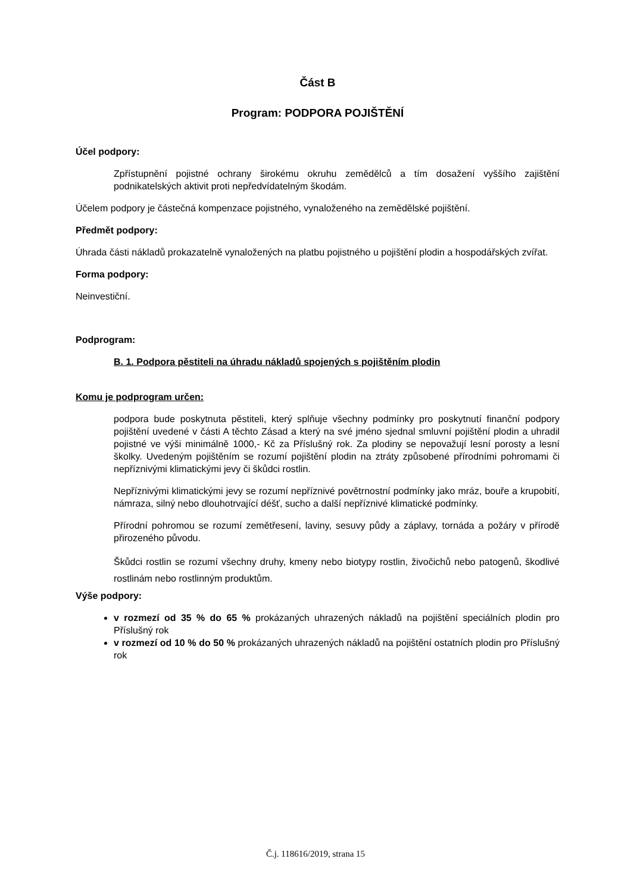Část B
Program: PODPORA POJIŠTĚNÍ
Účel podpory:
Zpřístupnění pojistné ochrany širokému okruhu zemědělců a tím dosažení vyššího zajištění podnikatelských aktivit proti nepředvídatelným škodám.
Účelem podpory je částečná kompenzace pojistného, vynaloženého na zemědělské pojištění.
Předmět podpory:
Úhrada části nákladů prokazatelně vynaložených na platbu pojistného u pojištění plodin a hospodářských zvířat.
Forma podpory:
Neinvestiční.
Podprogram:
B. 1. Podpora pěstiteli na úhradu nákladů spojených s pojištěním plodin
Komu je podprogram určen:
podpora bude poskytnuta pěstiteli, který splňuje všechny podmínky pro poskytnutí finanční podpory pojištění uvedené v části A těchto Zásad a který na své jméno sjednal smluvní pojištění plodin a uhradil pojistné ve výši minimálně 1000,- Kč za Příslušný rok. Za plodiny se nepovažují lesní porosty a lesní školky. Uvedeným pojištěním se rozumí pojištění plodin na ztráty způsobené přírodními pohromami či nepříznivými klimatickými jevy či škůdci rostlin.
Nepříznivými klimatickými jevy se rozumí nepříznivé povětrnostní podmínky jako mráz, bouře a krupobití, námraza, silný nebo dlouhotrvající déšť, sucho a další nepříznivé klimatické podmínky.
Přírodní pohromou se rozumí zemětřesení, laviny, sesuvy půdy a záplavy, tornáda a požáry v přírodě přirozeného původu.
Škůdci rostlin se rozumí všechny druhy, kmeny nebo biotypy rostlin, živočichů nebo patogenů, škodlivé rostlinám nebo rostlinným produktům.
Výše podpory:
v rozmezí od 35 % do 65 % prokázaných uhrazených nákladů na pojištění speciálních plodin pro Příslušný rok
v rozmezí od 10 % do 50 % prokázaných uhrazených nákladů na pojištění ostatních plodin pro Příslušný rok
Č.j. 118616/2019, strana 15